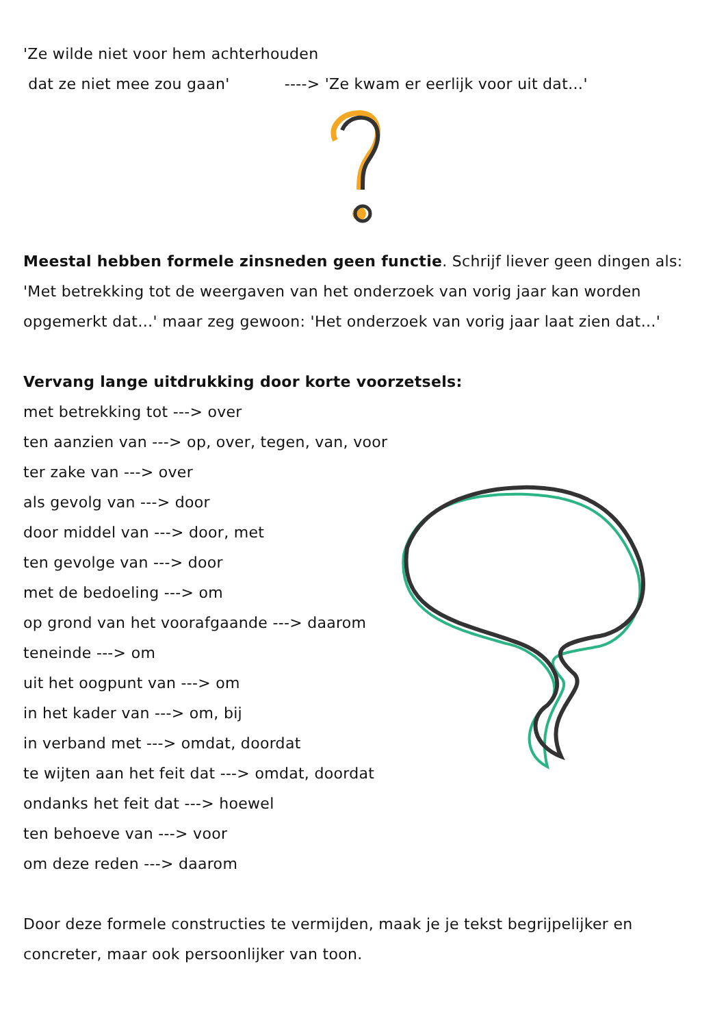'Ze wilde niet voor hem achterhouden
dat ze niet mee zou gaan' ----> 'Ze kwam er eerlijk voor uit dat…'
Meestal hebben formele zinsneden geen functie. Schrijf liever geen dingen als: 'Met betrekking tot de weergaven van het onderzoek van vorig jaar kan worden opgemerkt dat…' maar zeg gewoon: 'Het onderzoek van vorig jaar laat zien dat…'
Vervang lange uitdrukking door korte voorzetsels:
met betrekking tot ---> over
ten aanzien van ---> op, over, tegen, van, voor
ter zake van ---> over
als gevolg van ---> door
door middel van ---> door, met
ten gevolge van ---> door
met de bedoeling ---> om
op grond van het voorafgaande ---> daarom
teneinde ---> om
uit het oogpunt van ---> om
in het kader van ---> om, bij
in verband met ---> omdat, doordat
te wijten aan het feit dat ---> omdat, doordat
ondanks het feit dat ---> hoewel
ten behoeve van ---> voor
om deze reden ---> daarom
Door deze formele constructies te vermijden, maak je je tekst begrijpelijker en concreter, maar ook persoonlijker van toon.